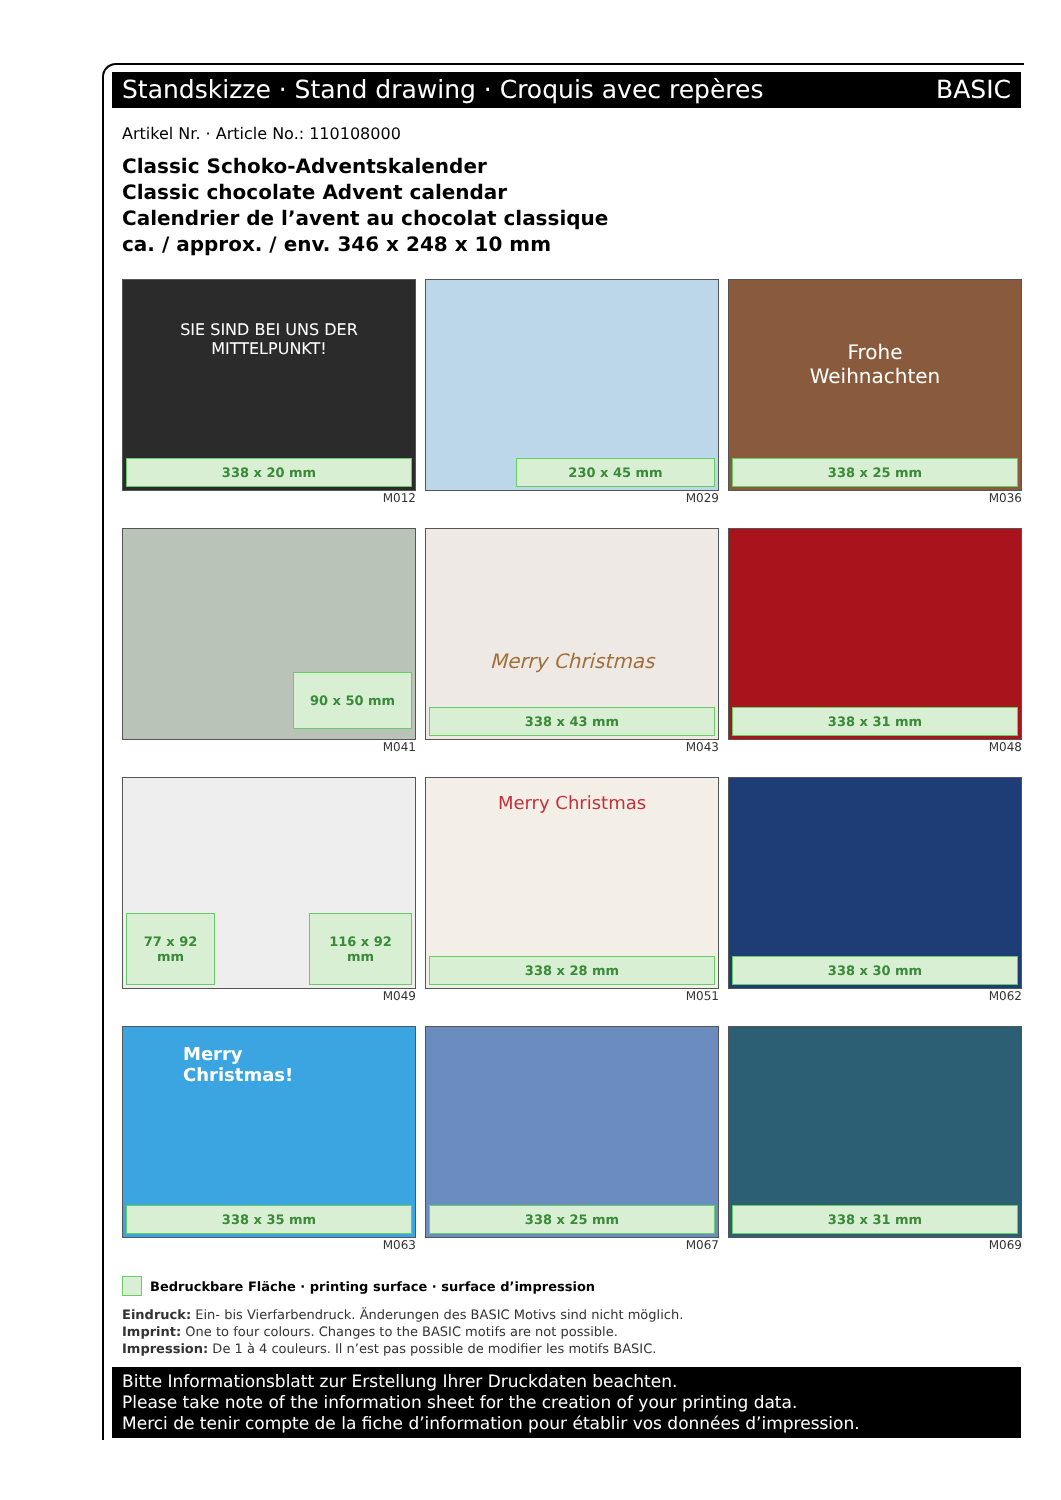Standskizze · Stand drawing · Croquis avec repères BASIC
Artikel Nr. · Article No.: 110108000
Classic Schoko-Adventskalender
Classic chocolate Advent calendar
Calendrier de l’avent au chocolat classique
ca. / approx. / env. 346 x 248 x 10 mm
SIE SIND BEI UNS DER
MITTELPUNKT!
338 x 20 mm
M012
230 x 45 mm
M029
Frohe
Weihnachten
338 x 25 mm
M036
90 x 50 mm
M041
Merry Christmas
338 x 43 mm
M043
338 x 31 mm
M048
77 x 92
mm
116 x 92
mm
M049
Merry Christmas
338 x 28 mm
M051
338 x 30 mm
M062
Merry Christmas!
338 x 35 mm
M063
338 x 25 mm
M067
338 x 31 mm
M069
Bedruckbare Fläche · printing surface · surface d’impression
Eindruck: Ein- bis Vierfarbendruck. Änderungen des BASIC Motivs sind nicht möglich.
Imprint: One to four colours. Changes to the BASIC motifs are not possible.
Impression: De 1 à 4 couleurs. Il n’est pas possible de modifier les motifs BASIC.
Bitte Informationsblatt zur Erstellung Ihrer Druckdaten beachten.
Please take note of the information sheet for the creation of your printing data.
Merci de tenir compte de la fiche d’information pour établir vos données d’impression.